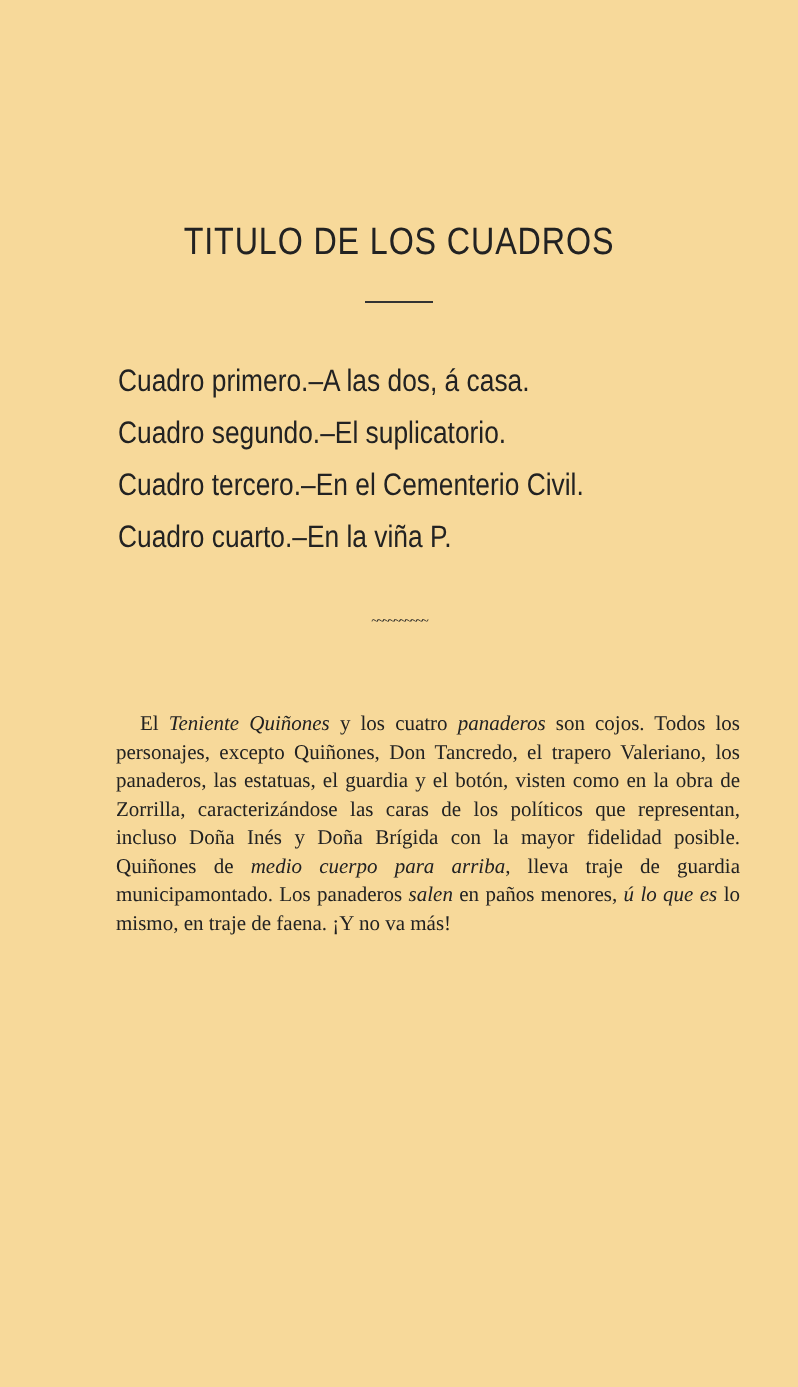TITULO DE LOS CUADROS
Cuadro primero.–A las dos, á casa.
Cuadro segundo.–El suplicatorio.
Cuadro tercero.–En el Cementerio Civil.
Cuadro cuarto.–En la viña P.
~~~~~~~~~~
El Teniente Quiñones y los cuatro panaderos son cojos. Todos los personajes, excepto Quiñones, Don Tancredo, el trapero Valeriano, los panaderos, las estatuas, el guardia y el botón, visten como en la obra de Zorrilla, caracterizándose las caras de los políticos que representan, incluso Doña Inés y Doña Brígida con la mayor fidelidad posible. Quiñones de medio cuerpo para arriba, lleva traje de guardia municipamontado. Los panaderos salen en paños menores, ú lo que es lo mismo, en traje de faena. ¡Y no va más!